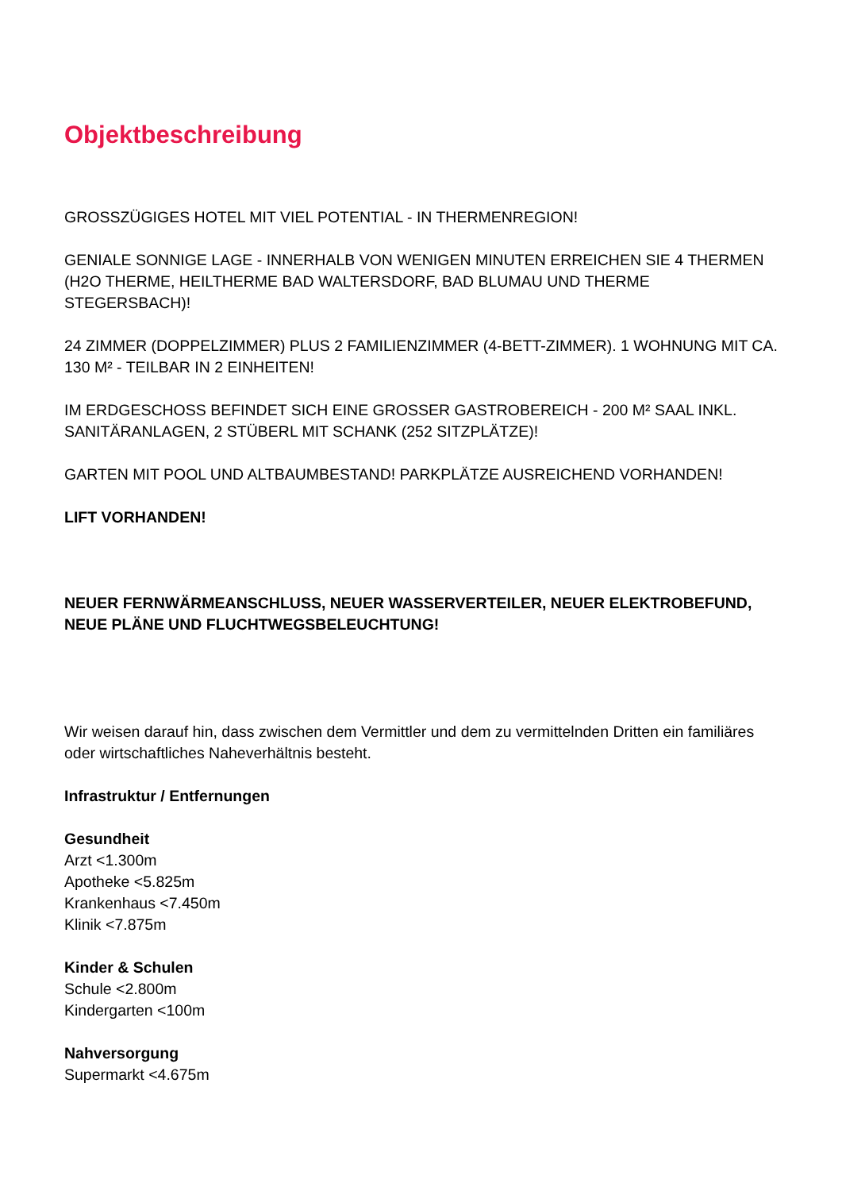Objektbeschreibung
GROSSZÜGIGES HOTEL MIT VIEL POTENTIAL - IN THERMENREGION!
GENIALE SONNIGE LAGE - INNERHALB VON WENIGEN MINUTEN ERREICHEN SIE 4 THERMEN (H2O THERME, HEILTHERME BAD WALTERSDORF, BAD BLUMAU UND THERME STEGERSBACH)!
24 ZIMMER (DOPPELZIMMER) PLUS 2 FAMILIENZIMMER (4-BETT-ZIMMER). 1 WOHNUNG MIT CA. 130 M² - TEILBAR IN 2 EINHEITEN!
IM ERDGESCHOSS BEFINDET SICH EINE GROSSER GASTROBEREICH - 200 M² SAAL INKL. SANITÄRANLAGEN, 2 STÜBERL MIT SCHANK (252 SITZPLÄTZE)!
GARTEN MIT POOL UND ALTBAUMBESTAND! PARKPLÄTZE AUSREICHEND VORHANDEN!
LIFT VORHANDEN!
NEUER FERNWÄRMEANSCHLUSS, NEUER WASSERVERTEILER, NEUER ELEKTROBEFUND, NEUE PLÄNE UND FLUCHTWEGSBELEUCHTUNG!
Wir weisen darauf hin, dass zwischen dem Vermittler und dem zu vermittelnden Dritten ein familiäres oder wirtschaftliches Naheverhältnis besteht.
Infrastruktur / Entfernungen
Gesundheit
Arzt <1.300m
Apotheke <5.825m
Krankenhaus <7.450m
Klinik <7.875m
Kinder & Schulen
Schule <2.800m
Kindergarten <100m
Nahversorgung
Supermarkt <4.675m